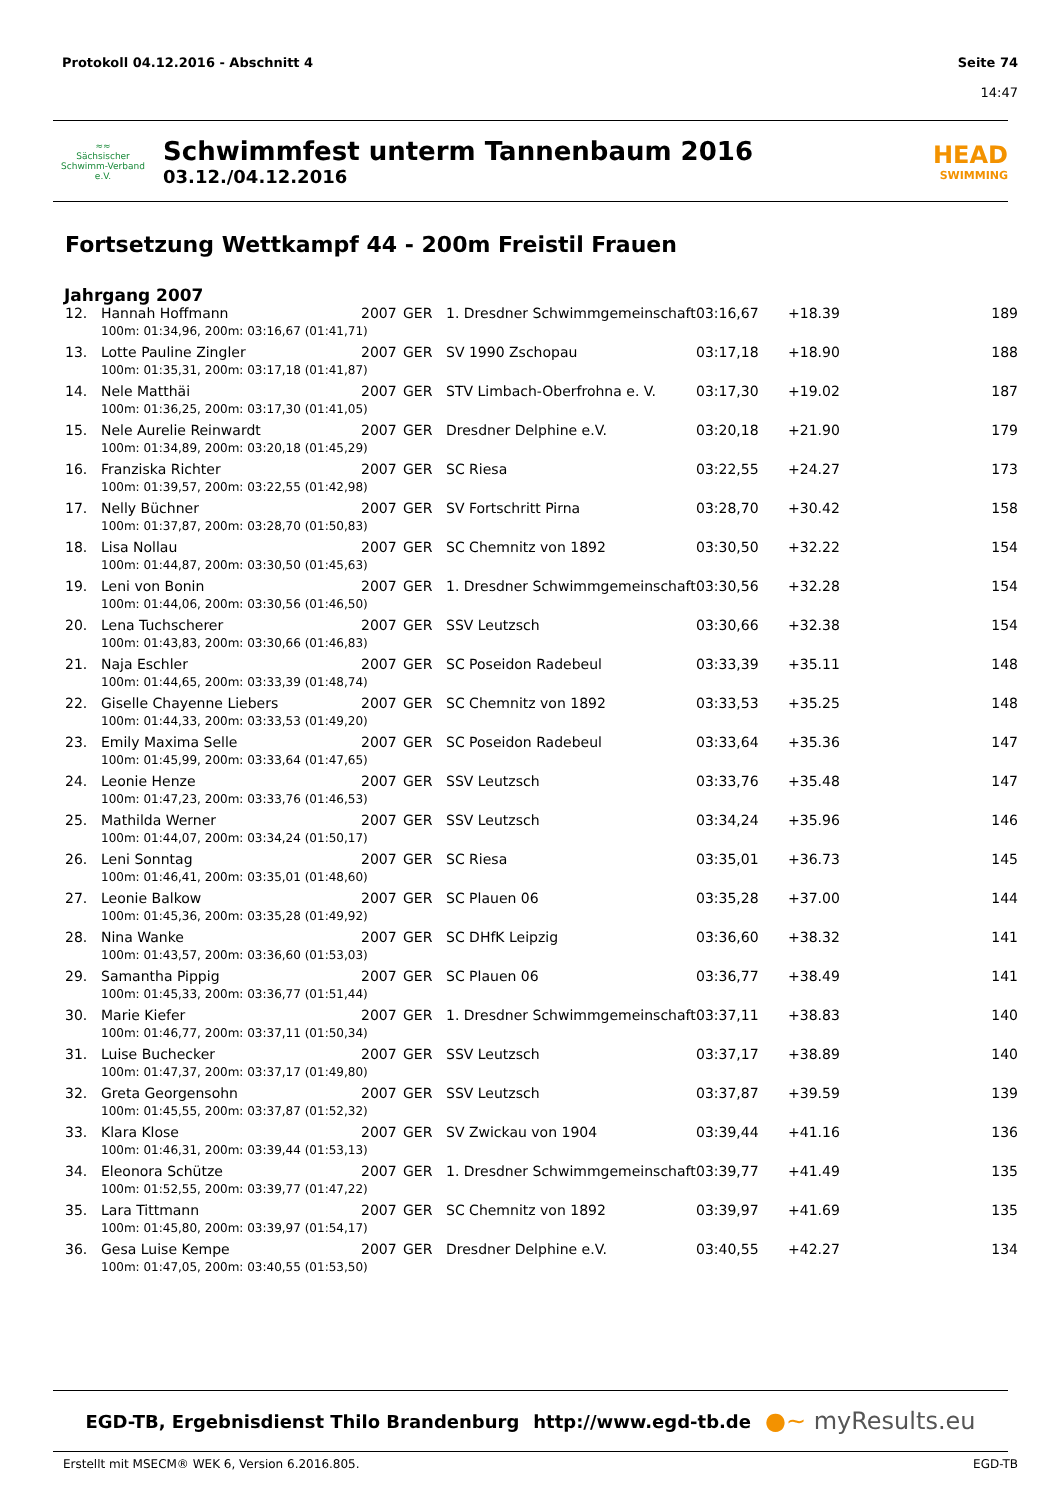Protokoll 04.12.2016 - Abschnitt 4
Seite 74
14:47
≈≈
Sächsischer Schwimm-Verband e.V.
Schwimmfest unterm Tannenbaum 2016
03.12./04.12.2016
HEAD
SWIMMING
Fortsetzung Wettkampf 44 - 200m Freistil Frauen
Jahrgang 2007
| 12. | Hannah Hoffmann | 2007 | GER | 1. Dresdner Schwimmgemeinschaft | 03:16,67 | +18.39 | 189 |
| 100m: 01:34,96, 200m: 03:16,67 (01:41,71) | | | | | | | |
| 13. | Lotte Pauline Zingler | 2007 | GER | SV 1990 Zschopau | 03:17,18 | +18.90 | 188 |
| 100m: 01:35,31, 200m: 03:17,18 (01:41,87) | | | | | | | |
| 14. | Nele Matthäi | 2007 | GER | STV Limbach-Oberfrohna e. V. | 03:17,30 | +19.02 | 187 |
| 100m: 01:36,25, 200m: 03:17,30 (01:41,05) | | | | | | | |
| 15. | Nele Aurelie Reinwardt | 2007 | GER | Dresdner Delphine e.V. | 03:20,18 | +21.90 | 179 |
| 100m: 01:34,89, 200m: 03:20,18 (01:45,29) | | | | | | | |
| 16. | Franziska Richter | 2007 | GER | SC Riesa | 03:22,55 | +24.27 | 173 |
| 100m: 01:39,57, 200m: 03:22,55 (01:42,98) | | | | | | | |
| 17. | Nelly Büchner | 2007 | GER | SV Fortschritt Pirna | 03:28,70 | +30.42 | 158 |
| 100m: 01:37,87, 200m: 03:28,70 (01:50,83) | | | | | | | |
| 18. | Lisa Nollau | 2007 | GER | SC Chemnitz von 1892 | 03:30,50 | +32.22 | 154 |
| 100m: 01:44,87, 200m: 03:30,50 (01:45,63) | | | | | | | |
| 19. | Leni von Bonin | 2007 | GER | 1. Dresdner Schwimmgemeinschaft | 03:30,56 | +32.28 | 154 |
| 100m: 01:44,06, 200m: 03:30,56 (01:46,50) | | | | | | | |
| 20. | Lena Tuchscherer | 2007 | GER | SSV Leutzsch | 03:30,66 | +32.38 | 154 |
| 100m: 01:43,83, 200m: 03:30,66 (01:46,83) | | | | | | | |
| 21. | Naja Eschler | 2007 | GER | SC Poseidon Radebeul | 03:33,39 | +35.11 | 148 |
| 100m: 01:44,65, 200m: 03:33,39 (01:48,74) | | | | | | | |
| 22. | Giselle Chayenne Liebers | 2007 | GER | SC Chemnitz von 1892 | 03:33,53 | +35.25 | 148 |
| 100m: 01:44,33, 200m: 03:33,53 (01:49,20) | | | | | | | |
| 23. | Emily Maxima Selle | 2007 | GER | SC Poseidon Radebeul | 03:33,64 | +35.36 | 147 |
| 100m: 01:45,99, 200m: 03:33,64 (01:47,65) | | | | | | | |
| 24. | Leonie Henze | 2007 | GER | SSV Leutzsch | 03:33,76 | +35.48 | 147 |
| 100m: 01:47,23, 200m: 03:33,76 (01:46,53) | | | | | | | |
| 25. | Mathilda Werner | 2007 | GER | SSV Leutzsch | 03:34,24 | +35.96 | 146 |
| 100m: 01:44,07, 200m: 03:34,24 (01:50,17) | | | | | | | |
| 26. | Leni Sonntag | 2007 | GER | SC Riesa | 03:35,01 | +36.73 | 145 |
| 100m: 01:46,41, 200m: 03:35,01 (01:48,60) | | | | | | | |
| 27. | Leonie Balkow | 2007 | GER | SC Plauen 06 | 03:35,28 | +37.00 | 144 |
| 100m: 01:45,36, 200m: 03:35,28 (01:49,92) | | | | | | | |
| 28. | Nina Wanke | 2007 | GER | SC DHfK Leipzig | 03:36,60 | +38.32 | 141 |
| 100m: 01:43,57, 200m: 03:36,60 (01:53,03) | | | | | | | |
| 29. | Samantha Pippig | 2007 | GER | SC Plauen 06 | 03:36,77 | +38.49 | 141 |
| 100m: 01:45,33, 200m: 03:36,77 (01:51,44) | | | | | | | |
| 30. | Marie Kiefer | 2007 | GER | 1. Dresdner Schwimmgemeinschaft | 03:37,11 | +38.83 | 140 |
| 100m: 01:46,77, 200m: 03:37,11 (01:50,34) | | | | | | | |
| 31. | Luise Buchecker | 2007 | GER | SSV Leutzsch | 03:37,17 | +38.89 | 140 |
| 100m: 01:47,37, 200m: 03:37,17 (01:49,80) | | | | | | | |
| 32. | Greta Georgensohn | 2007 | GER | SSV Leutzsch | 03:37,87 | +39.59 | 139 |
| 100m: 01:45,55, 200m: 03:37,87 (01:52,32) | | | | | | | |
| 33. | Klara Klose | 2007 | GER | SV Zwickau von 1904 | 03:39,44 | +41.16 | 136 |
| 100m: 01:46,31, 200m: 03:39,44 (01:53,13) | | | | | | | |
| 34. | Eleonora Schütze | 2007 | GER | 1. Dresdner Schwimmgemeinschaft | 03:39,77 | +41.49 | 135 |
| 100m: 01:52,55, 200m: 03:39,77 (01:47,22) | | | | | | | |
| 35. | Lara Tittmann | 2007 | GER | SC Chemnitz von 1892 | 03:39,97 | +41.69 | 135 |
| 100m: 01:45,80, 200m: 03:39,97 (01:54,17) | | | | | | | |
| 36. | Gesa Luise Kempe | 2007 | GER | Dresdner Delphine e.V. | 03:40,55 | +42.27 | 134 |
| 100m: 01:47,05, 200m: 03:40,55 (01:53,50) | | | | | | | |
EGD-TB, Ergebnisdienst Thilo Brandenburg http://www.egd-tb.de ●~ myResults.eu
Erstellt mit MSECM® WEK 6, Version 6.2016.805. EGD-TB